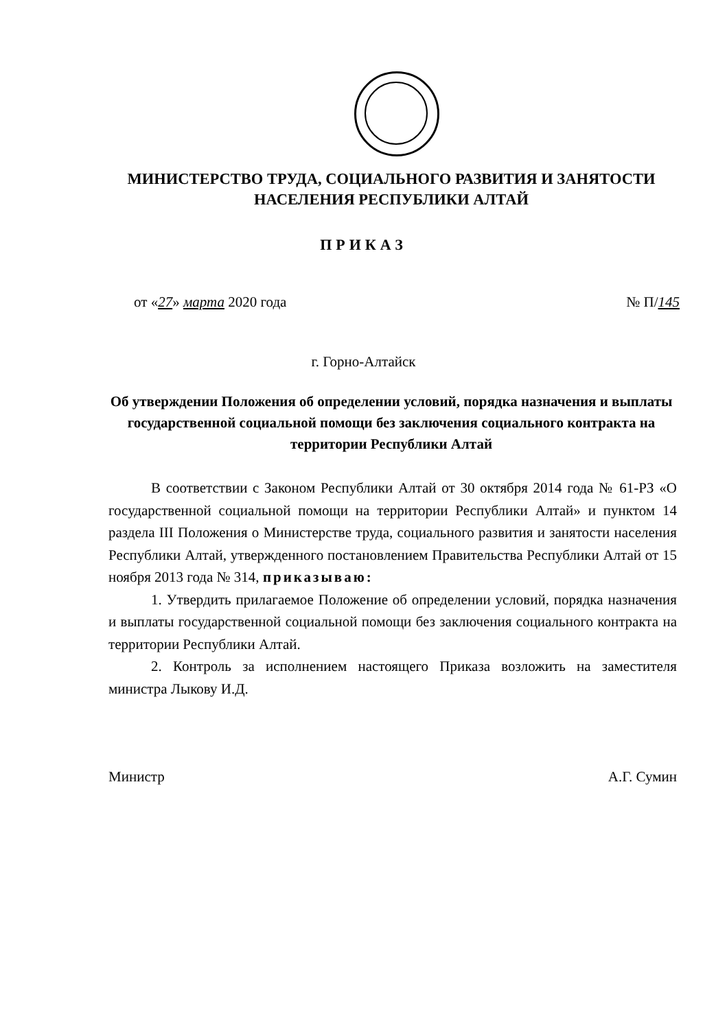МИНИСТЕРСТВО ТРУДА, СОЦИАЛЬНОГО РАЗВИТИЯ И ЗАНЯТОСТИ НАСЕЛЕНИЯ РЕСПУБЛИКИ АЛТАЙ
ПРИКАЗ
от «27» марта 2020 года № П/145
г. Горно-Алтайск
Об утверждении Положения об определении условий, порядка назначения и выплаты государственной социальной помощи без заключения социального контракта на территории Республики Алтай
В соответствии с Законом Республики Алтай от 30 октября 2014 года № 61-РЗ «О государственной социальной помощи на территории Республики Алтай» и пунктом 14 раздела III Положения о Министерстве труда, социального развития и занятости населения Республики Алтай, утвержденного постановлением Правительства Республики Алтай от 15 ноября 2013 года № 314, приказываю:
1. Утвердить прилагаемое Положение об определении условий, порядка назначения и выплаты государственной социальной помощи без заключения социального контракта на территории Республики Алтай.
2. Контроль за исполнением настоящего Приказа возложить на заместителя министра Лыкову И.Д.
Министр А.Г. Сумин